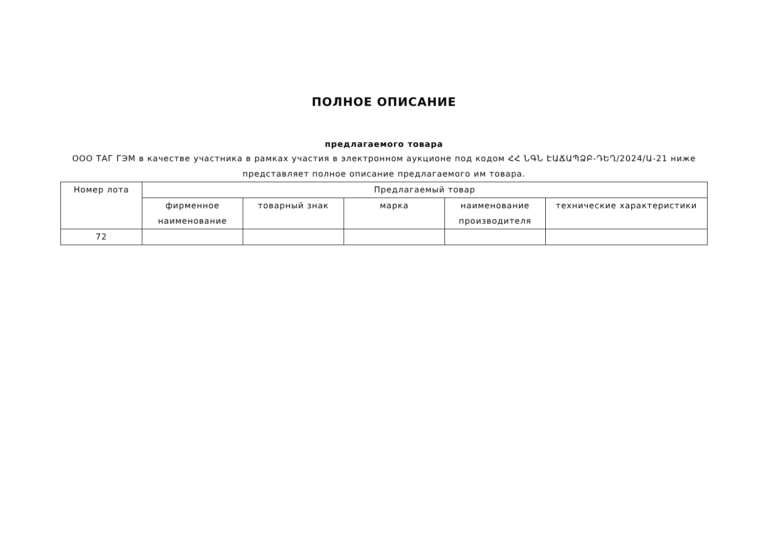ПОЛНОЕ ОПИСАНИЕ
предлагаемого товара
ООО ТАГ ГЭМ в качестве участника в рамках участия в электронном аукционе под кодом ՀՀ ՆԳՆ ԷԱՃԱՊՁԲ-ԴԵՂ/2024/Ա-21 ниже представляет полное описание предлагаемого им товара.
| Номер лота | Предлагаемый товар | | | | |
| --- | --- | --- | --- | --- | --- |
| | фирменное наименование | товарный знак | марка | наименование производителя | технические характеристики |
| 72 | | | | | |